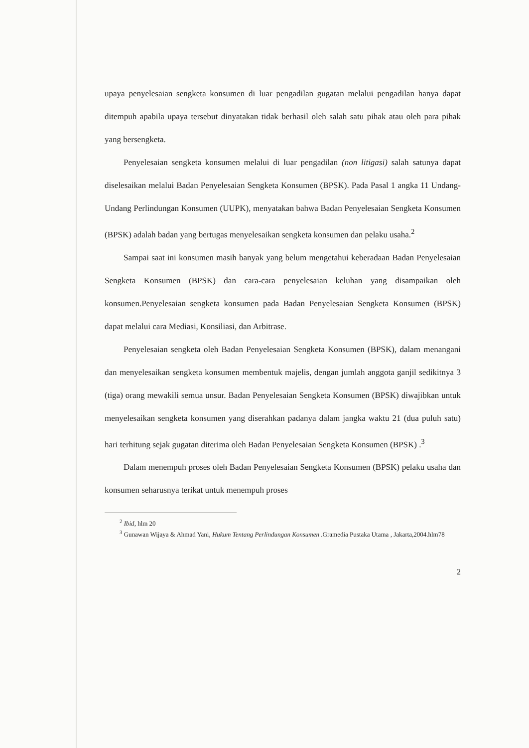upaya penyelesaian sengketa konsumen di luar pengadilan gugatan melalui pengadilan hanya dapat ditempuh apabila upaya tersebut dinyatakan tidak berhasil oleh salah satu pihak atau oleh para pihak yang bersengketa.
Penyelesaian sengketa konsumen melalui di luar pengadilan (non litigasi) salah satunya dapat diselesaikan melalui Badan Penyelesaian Sengketa Konsumen (BPSK). Pada Pasal 1 angka 11 Undang-Undang Perlindungan Konsumen (UUPK), menyatakan bahwa Badan Penyelesaian Sengketa Konsumen (BPSK) adalah badan yang bertugas menyelesaikan sengketa konsumen dan pelaku usaha.<sup>2</sup>
Sampai saat ini konsumen masih banyak yang belum mengetahui keberadaan Badan Penyelesaian Sengketa Konsumen (BPSK) dan cara-cara penyelesaian keluhan yang disampaikan oleh konsumen.Penyelesaian sengketa konsumen pada Badan Penyelesaian Sengketa Konsumen (BPSK) dapat melalui cara Mediasi, Konsiliasi, dan Arbitrase.
Penyelesaian sengketa oleh Badan Penyelesaian Sengketa Konsumen (BPSK), dalam menangani dan menyelesaikan sengketa konsumen membentuk majelis, dengan jumlah anggota ganjil sedikitnya 3 (tiga) orang mewakili semua unsur. Badan Penyelesaian Sengketa Konsumen (BPSK) diwajibkan untuk menyelesaikan sengketa konsumen yang diserahkan padanya dalam jangka waktu 21 (dua puluh satu) hari terhitung sejak gugatan diterima oleh Badan Penyelesaian Sengketa Konsumen (BPSK) .<sup>3</sup>
Dalam menempuh proses oleh Badan Penyelesaian Sengketa Konsumen (BPSK) pelaku usaha dan konsumen seharusnya terikat untuk menempuh proses
<sup>2</sup> Ibid, hlm 20
<sup>3</sup> Gunawan Wijaya & Ahmad Yani, Hukum Tentang Perlindungan Konsumen .Gramedia Pustaka Utama , Jakarta,2004.hlm78
2